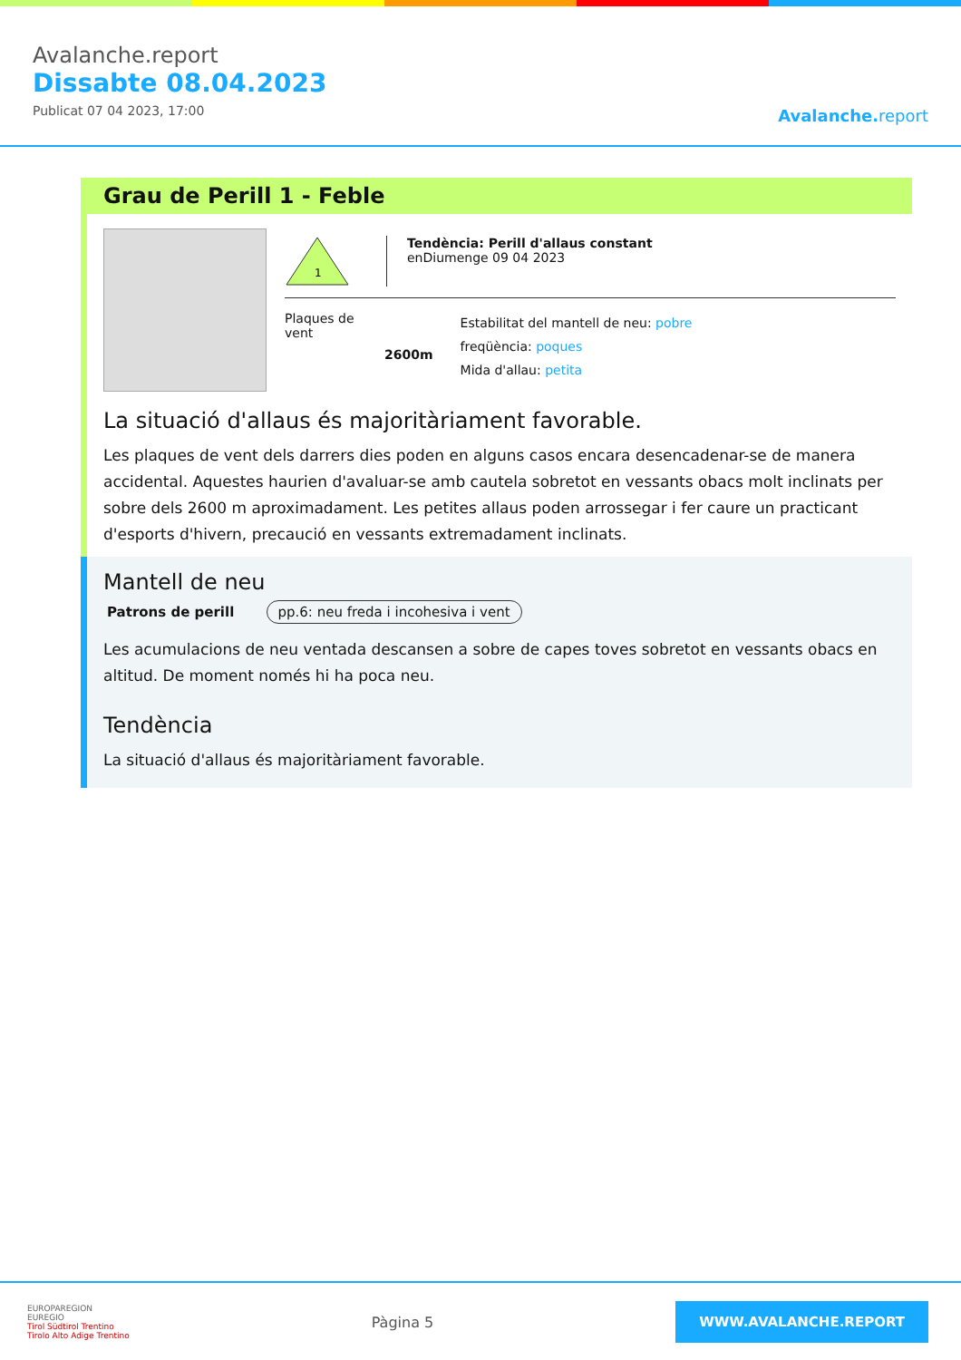Avalanche.report
Dissabte 08.04.2023
Publicat 07 04 2023, 17:00
Avalanche. report
Grau de Perill 1 - Feble
1
Tendència: Perill d'allaus constant
enDiumenge 09 04 2023
Plaques de vent
2600m
Estabilitat del mantell de neu: pobre
freqüència: poques
Mida d'allau: petita
La situació d'allaus és majoritàriament favorable.
Les plaques de vent dels darrers dies poden en alguns casos encara desencadenar-se de manera accidental. Aquestes haurien d'avaluar-se amb cautela sobretot en vessants obacs molt inclinats per sobre dels 2600 m aproximadament. Les petites allaus poden arrossegar i fer caure un practicant d'esports d'hivern, precaució en vessants extremadament inclinats.
Mantell de neu
Patrons de perill pp.6: neu freda i incohesiva i vent
Les acumulacions de neu ventada descansen a sobre de capes toves sobretot en vessants obacs en altitud. De moment només hi ha poca neu.
Tendència
La situació d'allaus és majoritàriament favorable.
EUROPAREGION
EUREGIO
Tirol Südtirol Trentino
Tirolo Alto Adige Trentino
Pàgina 5
WWW.AVALANCHE.REPORT